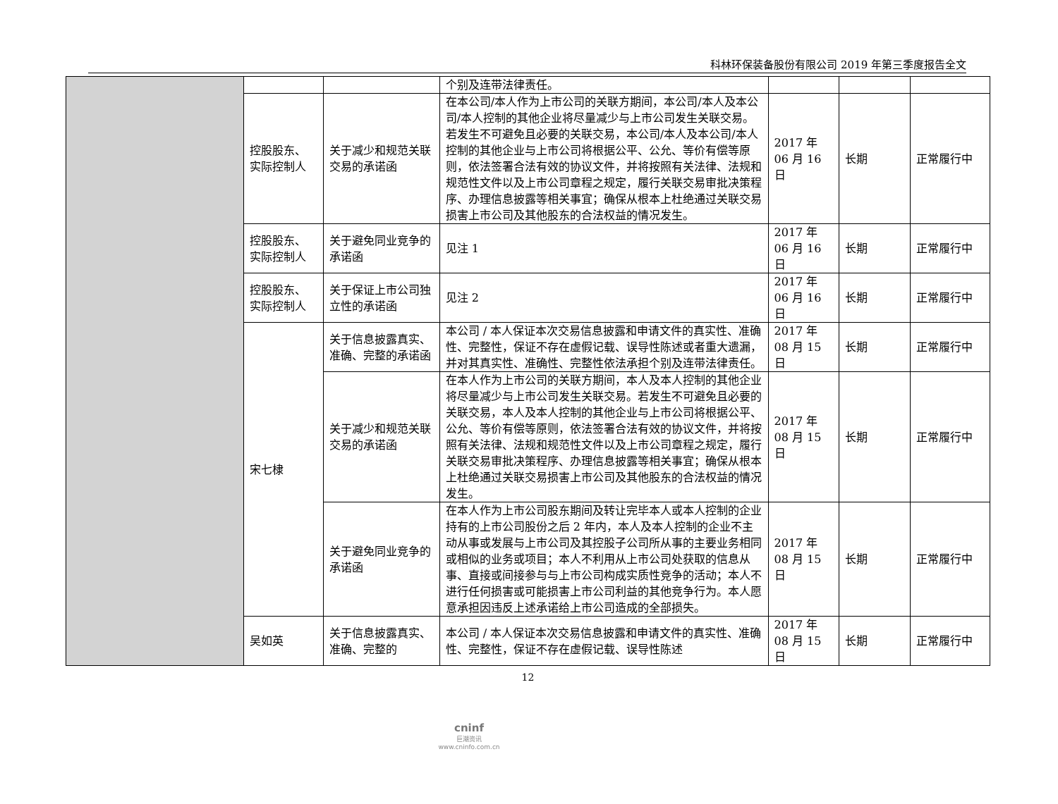科林环保装备股份有限公司 2019 年第三季度报告全文
| | | | 个别及连带法律责任。 | | | |
| | 控股股东、实际控制人 | 关于减少和规范关联交易的承诺函 | 在本公司/本人作为上市公司的关联方期间，本公司/本人及本公司/本人控制的其他企业将尽量减少与上市公司发生关联交易。若发生不可避免且必要的关联交易，本公司/本人及本公司/本人控制的其他企业与上市公司将根据公平、公允、等价有偿等原则，依法签署合法有效的协议文件，并将按照有关法律、法规和规范性文件以及上市公司章程之规定，履行关联交易审批决策程序、办理信息披露等相关事宜；确保从根本上杜绝通过关联交易损害上市公司及其他股东的合法权益的情况发生。 | 2017 年 06 月 16 日 | 长期 | 正常履行中 |
| | 控股股东、实际控制人 | 关于避免同业竞争的承诺函 | 见注 1 | 2017 年 06 月 16 日 | 长期 | 正常履行中 |
| | 控股股东、实际控制人 | 关于保证上市公司独立性的承诺函 | 见注 2 | 2017 年 06 月 16 日 | 长期 | 正常履行中 |
| | 宋七棣 | 关于信息披露真实、准确、完整的承诺函 | 本公司 / 本人保证本次交易信息披露和申请文件的真实性、准确性、完整性，保证不存在虚假记载、误导性陈述或者重大遗漏，并对其真实性、准确性、完整性依法承担个别及连带法律责任。 | 2017 年 08 月 15 日 | 长期 | 正常履行中 |
| | | 关于减少和规范关联交易的承诺函 | 在本人作为上市公司的关联方期间，本人及本人控制的其他企业将尽量减少与上市公司发生关联交易。若发生不可避免且必要的关联交易，本人及本人控制的其他企业与上市公司将根据公平、公允、等价有偿等原则，依法签署合法有效的协议文件，并将按照有关法律、法规和规范性文件以及上市公司章程之规定，履行关联交易审批决策程序、办理信息披露等相关事宜；确保从根本上杜绝通过关联交易损害上市公司及其他股东的合法权益的情况发生。 | 2017 年 08 月 15 日 | 长期 | 正常履行中 |
| | | 关于避免同业竞争的承诺函 | 在本人作为上市公司股东期间及转让完毕本人或本人控制的企业持有的上市公司股份之后 2 年内，本人及本人控制的企业不主动从事或发展与上市公司及其控股子公司所从事的主要业务相同或相似的业务或项目；本人不利用从上市公司处获取的信息从事、直接或间接参与与上市公司构成实质性竞争的活动；本人不进行任何损害或可能损害上市公司利益的其他竞争行为。本人愿意承担因违反上述承诺给上市公司造成的全部损失。 | 2017 年 08 月 15 日 | 长期 | 正常履行中 |
| | 吴如英 | 关于信息披露真实、准确、完整的 | 本公司 / 本人保证本次交易信息披露和申请文件的真实性、准确性、完整性，保证不存在虚假记载、误导性陈述 | 2017 年 08 月 15 日 | 长期 | 正常履行中 |
12
cninf
巨潮资讯
www.cninfo.com.cn